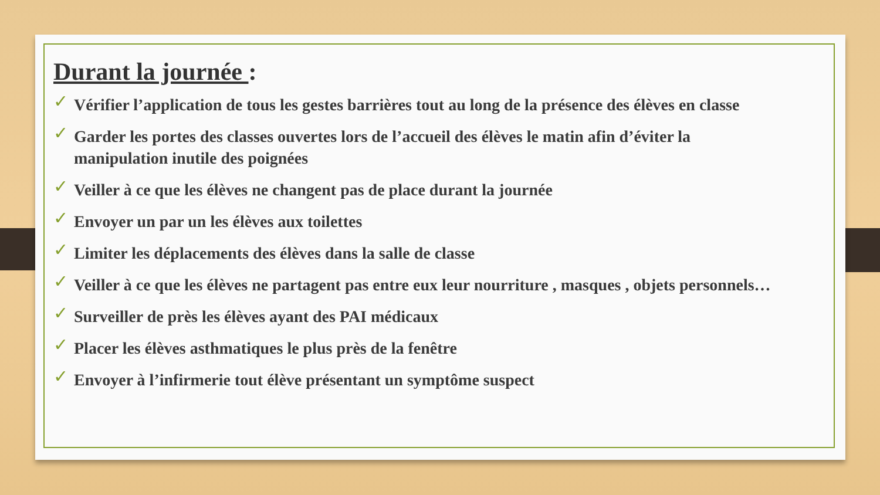Durant la journée :
✓ Vérifier l’application de tous les gestes barrières tout au long de la présence des élèves en classe
✓ Garder les portes des classes ouvertes lors de l’accueil des élèves le matin afin d’éviter la manipulation inutile des poignées
✓ Veiller à ce que les élèves ne changent pas de place durant la journée
✓ Envoyer un par un les élèves aux toilettes
✓ Limiter les déplacements des élèves dans la salle de classe
✓ Veiller à ce que les élèves ne partagent pas entre eux leur nourriture , masques , objets personnels…
✓ Surveiller de près les élèves ayant des PAI médicaux
✓ Placer les élèves asthmatiques le plus près de la fenêtre
✓ Envoyer à l’infirmerie tout élève présentant un symptôme suspect